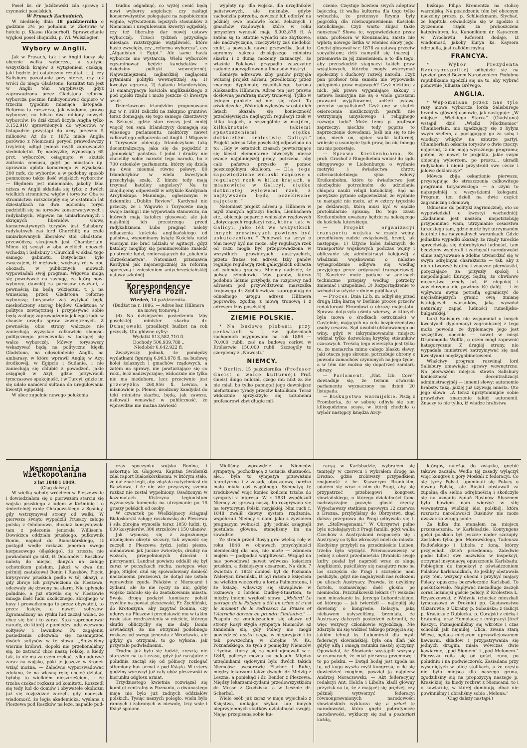Poseł ks. dr Jażdżewski zda sprawę z czynności poselskich.
W Prusach Zachodnich.
W niedzielę dnia 18 października o godzinie 3½ po południu w Złotowie w hotelu p. Klassa (Kaiserhof). Sprawozdanie wygłosi poseł chojnicki, p. Wł. Wolszlegier.
Wybory w Anglii.
Jak w Prusach, tak i w Anglii toczy się obecnie walka wyborcza, a statyści wszystkich krajów z wytężeniem czekają, jaki będzie jej ostateczny rezultat, t. j. czy Salisbury pozostanie przy sterze, czy też wróci do niego Gladstone. Rezultat ten jest w Anglii tém wątpliwszy, gdyż zaprowadzona przez Gladstona reforma wyborcza pocznie funkcyonować dopiero w trzecim tygodniu miesiąca listopada. Reforma ta rozszerza, jak wiadomo, prawo wyborcze, na blisko dwa miliony nowych wyborców. Po dziś dzień liczyła Anglia tylko 3,152,910 uprawnionych do wyborów; w listopadzie przystąpi do urny przeszło 5 milionów. Aż do r. 1872 miała Anglia porówno z Niemcami peryod prawodawczy trzyletni; odtąd jednak myśli zaprowadzić siedmioletni. Tę nadwyżkę, wynoszącą 65 prct. wyborców, osiągnięto w skutek zniżenia censusu, gdyż po miastach np. uprawnia opłata komornego w wysokości 200 mrk. do wyborów, a w podobny sposób pomnożono także ilość wiejskich wyborców. — Błędném jest mniemanie, jakoby Izba niższa w Anglii składała się tylko z dwóch wielkich stronnictw, wigów i torysów. Oba te stronnictwa rozszczepiły się w ostatnich lat dziesiątkach na dwa odcienia; torysi podzielili się na torysów konserwatywnych i radykalnych, wigowie na umiarkowanych i skrajnych liberałów. Głową konserwatywnych torysów jest Salisbury, radykalnych zaś lord Churchill; na czele umiarkowanych liberałów stoi Gladstone, przewódzcą skrajnych jest Chamberlain. Mimo téj scysyi w obu wielkich obozach wchodzą i Salisbury i Churchill w skład tego samego gabinetu. Dotychczas było zwyczajem, iż mężowie, wodzący réj w obu obozach, w publicznych mowach wypowiadali swój program. Wigowie mogą się powoływać na zasługę, za którą nowi wyborcy, dawniéj za pariasów uważani, z pewnością im będą wdzięczni, t. j. na wniesioną przez Gladstona reformę wyborczą; torysowie zaś wytykać będą nieskończony szereg błędów Gladstona w polityce zewnętrznéj i przypisywać sobie będą zasługę zaprowadzenia jakiegoś ładu w chaosie urzędu spraw zewnętrznych. Z pewnością obie strony walczące nie zaniechają wyzyskać całkowicie słabości politycznego przeciwnika w toczącéj się walce wyborczéj. Mówcy torysowscy wskazywać będą na polityczne klęski Gladstona, na odosobnienie Anglii, na ambarasy, w które wprawił Anglię w Azyi środkowéj, w Egipcie i Sudanie, i nie zaniechają się chlubić z powodzeń, jakie osiągnęli w Azyi, gdzie przywrócili tymczasowo spokojność, i w Turcyi, gdzie im się udało namówić sułtana do uregulowania kwestyi egipskiéj.
W obec zupełnie nowego położenia
trudno odgadnąć, co wyżéj cenić będą nowi wyborcy angielscy: czy zasługi konserwatystów, polegające na zapobieżeniu wojnie, wytworzeniu lepszych stosunków z Niemcami i uregulowaniu kwestyi egipskiéj, czy też liberalny dar nowéj ustawy wyborczéj. Trzeci tydzień przyszłego miesiąca rozstrzygnie wątpliwość, które hasło zwycięży, czy „reforma wyborcza“, czy „Afganistan i Egipt.“ Ale same hasła wyborcze nie wystarczą. Wielu wyborców egzaminować będzie kandydatów z dziedziny polityki wewnętrznéj. Najważniejszemi, najbardziéj naglącemi pytaniami polityki wewnętrznéj są: 1) kwestya agrarna, 2) żądania Irlandczyków, 3) emancypacya kościoła anglikańskiego z pod opieki rządu i może jeszcze 4) kwestya szkół.
Dzierżawcom irlandzkim proponowano już w r. 1881 zaliczki na zakupno gruntów; teraz domagają się tego samego dzierżawcy w Szkocyi, gdzie stan rzeczy jest mniéj więcéj ten sam. Irlandczycy domagają się własnego parlamentu, niektórzy nawet całkowitego odłączenia od Anglii. I Wigowie i Torysowie obiecują Irlandczykom taką decentralizacyą, jaka się da pogodzić z „jednością“ państwa. I jedni i drudzy nie chcieliby sobie narazić tego narodu, bo z 700 członków parlamentu, którzy się dzielą na dwie nieomal równe połowy, 80 Irlandczyków w wielu kwestyach przechylają szalę. Z kimże tedy mają trzymać katolicy angielscy? Na to znajdujemy odpowiedź w artykule Kardynała Arcybiskupa Manninga, ogłoszonym w dzienniku „Dublin Review“. Kardynał nie przeczy, że i Wigowie i Torysowie mają swoje zasługi i nie wypowiada stanowczo, na których mają katolicy głosować; ale jak najsilniéj ich przestrzega przed radykalizmem. Lubo pragnąć należy odłączenia kościoła anglikańskiego od państwa, wspominany książę Kościoła radzi wiernym nie brać udziału w agitacyi, gdyż katolicy mogliby się pomimowolnie znaleźć po stronie ludzi, zmierzających do „obalenia chrześciaństwa“. Natomiast przemawia Kardynał jak najenergiczniéj za reformą społeczną i zniesieniem antychrześciańskiéj ustawy szkolnéj.
Korespondencye Kuryera Pozn.
Wiedeń, 14 października.
(Budżet na r. 1886. — Adres bar. Hübnera na mowę tronową.)
(☌) Na dzisiejszém posiedzeniu Izby poselskiéj minister skarbu dr. Dunajewski przedłożył budżet na rok przyszły. Oto główne cyfry:
Wydatki 513,582,710 fl.
Dochody 506,939,788 „
Niedobór 6,642,922 fl.
Zważywszy jednak, że pomiędzy wydatkami figurują 6,903,878 fl. na budowę kolei żelaznych i gmachów rządowych, a zatém na sprawy, nie powtarzające się co roku, lecz nadzwyczajne, widocznie nie tylko nie ma niedoboru, lecz przeciwnie jest przewyżka 260,956 fl. Lewica, a mianowicie p. Plener, urodzony kandydat do teki ministra skarbu, będą, jak zawsze, usiłowali wmawiać w publiczność, że wprawdzie nie można zawiesić
wypłaty np. dla wojska, dla urzędników państwowych, ale możnaby, gdyby zachodziła potrzeba, zawiesić lub odłożyć na późniéj owe budowle kolei żelaznych i gmachów rządowych, które w roku przyszłym wynosić mają 6,903,878 fl. A zatém są to istotnie wydatki nie zbytkowe, ale nadzwyczajne, rzeczywisty zaś niedobór znikł, a powstała nawet przewyżka. Jest to ogromny sukces dzisiejszego ministra skarbu i z dumą możemy zaznaczyć, że właśnie Polakowi przypadło zaszczytne zadanie uporządkowania finansów Austryi.
Komisya adresowa izby panów przyjęła wczoraj projekt adresu, przedłożony przez znanego dyplomatę rusofilskiego, barona Aleksandra Hübnera. Adres ten jest prawie dosłowną parafrazą mowy tronowéj. Tylko w jednym punkcie od niéj się różni. Ta oświadczała: „Wskutek wylewów w ostatnich latach okazała się konieczność przedsięwzięcia naglących regulacyi rzek w kilku krajach, a szczególnie w mojém, kilkakrotnie takiemi spustoszeniami ciężko dotkniętém królestwie Galicyi.“ Projekt adresu Izby poselskiéj odpowiada na to: „Gdy w ostatnich czasach powtarzające się klęski elementarne niweczyły nieraz owoce najpilniejszéj pracy, potrzeba, aby całe państwo przyszło w pomoc poszczególnym okolicom. — Dla tego zapowiedziane wnioski rządowe o regulacyi rzek w kilku krajach, a mianowicie w Galicyi, ciężko dotkniętéj wylewami rzek, z najżywszém będą oczekiwane zajęciem.“
Natomiast projekt adresu p. Hübnera w myśl znanych agitacyi Bacha, Lienbachera etc., obiecuje poparcie wniosków rządowych „dotyczących regulacyi rzek, która tak w Galicyi, jako téż we wszystkich innych prowincyach powinny być uskutecznione.“ Ponieważ na seryo o tém mowy być nie może, aby regulacya rzek od razu mogła być przeprowadzona w wszystkich prowincyach austryackich, przeto frazes ten adresu Izby panów reguluje regulacyą rzek galicyjskich odracza ad calendas graecas. Miejmy nadzieję, że polscy członkowie Izby panów, którzy podobno licznie przybędą na rozprawy nad adresem pod przywództwem marszałka krajowego dr. Zyblikiewicza, zaproponują do odnośnego ustępu adresu Hübnera poprawkę, zgodną z mową tronową i z adresem Izby poselskiéj.
ZIEMIE POLSKIE.
* Na budowę plebanii przy cerkwiach w t. zw. guberniach zachodnich asygnowano na rok 1886 — 70,000 rubli, zaś na budowę cerkwi w Królestwie 150,000 rubli. Szczegóły te czerpiemy z „Nowosti.“
NIEMCY.
* Berlin, 15 października. (Profesor Gneist o walce kulturnéj). Prof. Gneist długo milczał, czego mu nikt za złe nie miał, bo tylko pamiętał jego dawniejsze niefortunne tyrady przeciw katolikom. Teraz widocznie sprzykrzyło się uczonemu profesorowi zbyt długie mil-
czenie. Częstuje bowiem swych adeptów bajeczką, iż walka kulturna dla tego tylko wybuchła, że pretensye Rzymu były pogróżką dla równouprawnienia Kościoła katolickiego. Czyż warto zbijać takie nonsensa? Słowa te, wypowiedziane przez szan. profesora w Kreuznachu, zaiste nie wplotą nowego listka w wieniec sławy jego. Gneist głosował w r. 1878 za ustawą przeciw socyalistom; dziś namyślił się inaczej i przemawia za jéj zniesieniem, a to dla tego, aby przeszkodzić stagnacyi takich praw wyjątkowych, któreby mogły wstrzymać społeczny i duchowy rozwój narodu. Czyż pan profesor tém samém nie wypowiada potępienia praw majowych? Czyż niektóre z nich, jak prawo wyganiające zakony i ustawa banicyjna nie są o wiele gorszemi prawami wyjątkowemi, aniżeli ustawa przeciw socyalistom? Czyż one w skutek osierocenia niezliczonych parafii nie wstrzymują umysłowego i religijnego rozwoju ludu? Może temu p. profesor zaprzeczy; niechże tedy poprze to zaprzeczenie dowodami. Jeśli mu się to nie uda, niech on, ojciec walki kulturnéj, wniesie o usunięcie tych praw, bo nic innego mu nie pozostaje.
— Sprawa Kreikenbohma. Ks. prob. Grashof z Ringelheimu wniósł do sądu okręgowego w Liebenburgu o wydanie metryki i świadectwa chrztu czternastoletniego syna wdowy Kreikenbohm, które to świadectwo jest niezbędnie potrzebném do udzielania chłopcu nauki religii katolickiéj. Sąd na powyższe pytanie odpowiedział, że wydanie to nastąpić nie może, aż w cztery tygodnie po deklaracyi, którą musi być w sądzie protokularnie spisaną. Do tego czasu Kreikenbohm uważany będzie za należącego do kościoła luterskiego.
— Projekt organizacyi transportu wojska w czasie wojny, przedłożony radzie związkowéj, brzmi, jak następuje: 1) Użycie kolei żelaznych do transportów wojskowych podczas wojny i obliczanie się administracyi kolejowéj z władzami wojskowemi o należne wynagrodzenie odbywa się według przyjętego przez ordynacyi transportowéj. 2) Kanclerz może podane w aneksach techniczne przepisy według potrzeby zmieniać i uzupełniać. 3) Rozporządzenie to wchodzi w użycie z dniem publikacyi.
— Proces. Dnia 12 b. m. odbył się przed drugą Izbą karną w Berlinie proces przeciw redaktorowi Eirundowi o obrazę majestatu. Sprawa dotyczyła ośmiu wierszy, w których była mowa o środkach ostrożności w Gasteinie, mających na celu bezpieczeństwo osoby cesarza. Sąd uwolnił obżałowanego od winy, gdyż w inkryminowaném miejscu widział tylko dozwoloną krytykę stósunków czasowych. Treścią tego wierszyka jest tylko to, że monarcha mimo całego blasku sławy, jaki otacza jego skronie, potrzebuje obrony z powodu zamachów czynionych na jego życie, a w tém nie można się dopatrzeć zamiaru obrazy.
— Parlament. „Nat. Lib. Corr.“ dowiaduje się, że termin otwarcia parlamentu wyznaczony na dzień 20 listopada.
— Biskupstwo warmijskie. Piszą z Fromborka, że w sobotę odbyła się tam kilkogodzinna sesya, w któréj chodziło o wybór następcy księdza Arcy-
biskupa Filipa Krementza na stolicę warmijską. Na posiedzeniu tém był obecnym naczelny prezes, p. Schlieckmann. Słychać, że kapituła oświadczyła się w zgodzie z życzeniem rządu za proboszczem katedralnym, ks. Kanonikiem dr. Kayserem w Wrocławiu. Referent dodaje, iż wiadomość, jakoby Kurya ks. Kaysera odrzuciła, jest całkiém mylną.
FRANCYA.
* Wybór Prezydenta Rzeczypospolitéj odbędzie się na tydzień przed Bożem Narodzeniem. Podobno republikanie zgodzili się na to, aby wybrać ponownie Juliusza Grévego.
ANGLIA.
* Wspomniana przez nas tyle razy mowa wyborcza lorda Salisburego brzmi w głównéj osnowie, jak następuje: „W miejsce „Wielkiego Starca“ (Gladstona) wstąpił dziś „Wielki Młodzieniec“ Chamberlain, nie zgadzający się z byłym swym szefem, a pociągający go za sobą i wiodący whigów na sznurze partyi. Chamberlain oskarża torysów o dwie rzeczy: najprzód, iż nie mają wyraźnego programu; potém, że nawet te projekta, jakie swym obiecują wyborcom, po prostu... ukradli radykałom i niemi przystroili swe czcze i jałowe deklaracye“.
Mówca zbija oskarżenie pierwsze, przystępując do streszczenia całkowitego programu torysowskiego — a czyni to najzupełniéj z wszystkiemi kolegami. Program ten dzieli na dwie części: zagraniczną i domową.
Odnośnie do polityki zagranicznéj, oto co wypowiedział o kwestyi wschodniéj: „Zadaniem jest naszém, niepotrzebuję przypominać wam, utrzymanie cesarstwa tureckiego tam, gdzie może być utrzymaném istotnie i na racyonalnych warunkach. Gdzie jednakże wypadki okazały, że rządy tureckie sprzeciwiają się dobrobytowi ludności, tam będziemy wspierali i zachęcali narodowości silnie zarysowane a zdolne utwierdzić się w swym odrębnym charakterze — tak, aby z nich utworzyć istotne i znaczne pierwiastki, poręczające za przyszły spokój i niepodległość Europy. Sądzę, że chwilowo mocarstwa uznały już, iż niepokój i zawichrzenia nie powinny iść daléj — i że wpływem swym potrafią ograniczyć do najciaśniejszych granic ową zmianę istniejących warunków, jaką wywołał naturalny zapęd ludności rumelijsko-bułgarskiéj.“
Lord Salisbury nie wspomniał o innych kwestyach dyplomacyi zagranicznéj z tego może powodu, że dyplomacya jego jest szczęśliwą obecnie — nawet w misyi Drummonda Wolffa, o czém mógł zapewnić kategorycznie. Z drugiéj strony, nie wypadała ministrowi zatrzymywać się nad kwestyami międzygabinetowemi.
Właściwy program rozwinął lord Salisbury omawiając sprawy wewnętrzne. Na pierwszém miejscu stawia Salisbury konieczność decentralizacyi administracyjnéj — innemi słowy: autonomio hrabstw taką, jakiéj już używają miasta. Oto jego słowa: „A teraz uprzytomnijcie sobie prawdziwe znaczenie takiéj autonomii. Znaczy to nie tylko, iż władze hrabstwa
Wspomnienia Wielkopolanina
z lat 1848 i 1849.
(Ciąg dalszy.)
W wielką sobotę wróciłem w Pleszewskie i dowiedziałem się o pierwszém starciu się wojska pruskiego z ludem w Koźminie i o śmiertelnéj ranie Chłapowskiego z Sośnicy, gdy wstrzymywał strony od walki. W pierwsze święto wypędzili Prusacy załogę polską z Odolanowa, chociaż konsystowała tam z polecenia jenerała Willisen'a. Dowódzca oddziału pruskiego, pułkownik Bonin, napisał do Białoskórskiego, iż postąpił wedle rozkazu jenerała swego korpusowego (śląskiego), że zresztą nie powiadomił go nikt, iż Odolanów i Raszków należą do miejsc, danych na załogę ochotnikom polskim. Jakoż w dwa dni późniéj zaatakował Bonin i Raszków. Pięciu kirysyerów pruskich padło w téj okazyi, a gdy zbroje ich przywieziono do Pleszewa, odezwały się dzwony na alarm. Nie upłynęło południe, a już stawiła się w Pleszewie mnoga ilość ludu okolicznego, zbrojnego w kosy i prowadzonego to przez obywateli, to przez księży, a nawet sołtysów. Zgromadzony na rynku lud zaczął wołać, że chce się bić i to zaraz. Ktoś zaproponował naradę, do któréj z pomiędzy ludu wezwano sołtysów i ławników. Po zagajeniu posiedzenia odezwało się nasamprzód dwóch sołtysów w te słowa: „Służyliśmy wiernie królowi, dopóki nie przekonaliśmy się, że zatracić chce naszę Polskę, a kiedy tak, to nie ma za czém czekać, tylko uderzyć zaraz na wojsko, póki je jeszcze w środek wziąć można. — Zaledwie wyperswadować zdołano, że na własną rękę chcieć działać, byłoby to wielkiém nieszczęściem, i że trzeba czekać rozkazu od komitetu. Rozszedł się tedy lud do domów i obywatele okoliczni już się rozjeżdżać zaczęli, gdy nadeszła wiadomość, że legia akademicka, wysłana z Pleszewa pod Raszków na leże, napadło pod-
czas spoczynku wojsko Bonina, i eskortuje ku Głogowu. Kapitan Świderski zdał raport Białoskórskiemu, w którym stało, że dał znać legii, aby zdążała natychmiast do Raszkowa, i że nie wie przyczyny, czemu rozkaz nie został wypełniony. Osadzonym w kazamatach Kistrzyna legionistom wyznaczyła komenda na utrzymanie po 15 groszy polskich od osoby.
W czwartek po Wielkiéjnocy ściągnął Białoskórski załogę raszkowską do Pleszewa i siła zbrojna wynosiła teraz 1050 ludzi, tj. 600 kosynierów, 300 strzelców i 150 ułanów.
Jak wynoszą się z zagrożonego utonięciem okrętu szczury, tak wynosić się zaczęli z Pleszewa żydzi, jedni pieszo, obładowani jak juczne zwierzęta, drudzy na wozach, przepełnionych dziećmi i pierzynami. Landrat powiatu oddalił się był zaraz w początkach ruchu, zastępca więc jego, Stigler, czuł się spowodowany donieść naczelnemu prezesowi, że dotąd nie ustała wprawdzie zgoda Polaków z Niemcami i żydami, ale że nie ręczy za nic, gdyby wojsko zabrało się do zaatakowania miasta. Swoją drogą podążył komisarz polski cywilny na powiat pleszewski, Fr. Żychliński, do Krotoszyna, aby zapytać Bonina, czy uderzy na Pleszew i przedstawić mu w takim razie stan rozdrażnienia w mieście, którego skutki obliczyćby się nie dały. Bonin oświadczył, że nie otrzymał podobnego rozkazu od swego jenerała z Wrocławia, ale gdyby go otrzymał, to go wykona, jak przystało podwładnemu.
Trudno już było się łudzić, zresztą nie starczyło na to i czasu, gdyż już nazajutrz z południa zaczął się od północy rozlegać stłumiony huk armat z pod Książa. W cztery godziny wyruszył już cały obóz pleszewski w kierunku odgłosu armat.
Trzydziestego kwietnia rozwiązał się komitet centralny w Poznaniu, a dwunastego maja nie było już żadnych oddziałów polskich. Tysiąc naszych poległo, wielu było rannych i zabranych w niewolę, trzy wsie i Książ spalone.
Mieliśmy wprawdzie u Niemców sympatyą, pochodzącą z uczucia słuszności, ale... była to sympatya przeważnie teoretyczna i z zasadą obyczajową bardzo mało miała coś wspólnego. Sympatyą tę zredukować więc koniec końcem trzeba do sympatyi z interesu. W r. 1831 współczuli Niemcy ze sprawą naszą, bo rozgrywała się na terytoryum Polski rosyjskiéj. Nim ruch r. 1848 zwalił dawny system rządzenia, współczuli Niemcy z nami jako z żywiołem pragnącym wolności, gdy jednak osiągnęli postulata główne, stanęliśmy im na zawadzie.
Ze strach przed Rosyą grał wielką rolę w roku 1848 w objawach przychylności niemieckiéj dla nas, nie może — zdaniem mojém — podpadać wątpliwości. Wzgląd na nas powodował nawet wówczas księciem pruskim, a dzisiejszym cesarzem. Na dniu 7 kwietnia r. 1848 doniósł był do Poznania Waleryan Krasiński, iż był razem z księciem na wielkim wieczorku u lorda Palmerstona, i że książę, wdawszy się skwapliwie w rozmowę z lordem Dudley-Stuartem, te między innemi wygłosił słowa: „Mylord! Le partage de la Pologne a été un crime et c'est le moment de le redresser. La Prusse et l'Autriche doivent en prendre l'initiative.“ — Pospołu ze zmniejszaniem się obawy od strony Rosyi stygła sympatya Niemców, aż zamieniła się, gdy Polacy nie mogli powiedzieć nostra culpa, w nieprzyjaźń i to tak powszechną w obrębie W. Ks. Poznańskiego, że tych z pomiędzy Niemców i żydów, którzy się za nami ujmowali w r. 1848, policzyć można na palcach. Między urzędnikami sądowymi było dwóch takich Niemców: asesorowie Fischer i Ruhe, między lekarzami także dwóch: dr. Metzig z Leszna, a poniekąd i dr. Bender z Pleszewa. Między lekarzami-żydami przedewszystkiém dr. Mosse z Grodziska, a w Lesznie dr. Scherbel.
Wiele osób już zaraz w maju wyjechało z Księstwa, unikając szykan lub innych nieprzyjemnych skutków działalności swojéj. Mając przepisaną sobie ku-
racyą w Karlsbadzie, wybrałem się tamtędy w czerwcu i wybrałem drogę na Drezno, gdzie zrobiwszy przypadkiem znajomość z hr. Ksawerym Branickim, udałem się wraz z nim do Pragi, aby się przypatrzeć przebiegowi kongresu słowiańskiego, o którego działalności fama nadzwyczajne poczęła głosić rzeczy. Wyjechawszy statkiem parowym 12 czerwca z Drezna, przybyliśmy do Obrzystwi, zkąd dalsza przeprawa do Pragi odbywała się t. zw. „Stellwagenami.“ W Obrzystwi pełno było uciekających z Pragi familii, gdyż walka Czechów z Austryakami rozpoczęła się i Austryacy co tylko wkroczyć mieli do miasta. Kiedyśmy przybyli na przedmieście Lieben, trzeba było wysiąść. Przenocowawszy w jednéj z oberż przedmieścia (Branicki swoje kufry posłał był naprzód wraz ze sługą Anglikiem), puściliśmy się nazajutrz rano na los szczęścia do Pragi i szczęście nam posłużyło, gdyż nie nagabywali nas rozłożeni po ulicach Austryacy. Prawda, że użyliśmy fortelu, rozmawiając dość głośno po niemiecku. Pszczułkowski lekarz (?) wskazał nam mieszkanie ks. Jerzego Lubomirskiego, od którego — jak twierdził — najlepiéj się dowiemy o kongresie. Relacya, jaką niebawem usłyszeliśmy, brzmiała, że Austryacy dalszych posiedzeń zabronili, że więc wszyscy członkowie wyjeżdżają. Nie zdarzyło mi się widzieć takiego przejęcia się, jakiém tchnął ks. Lubomirski dla myśli federacyi słowiańskiéj, była ona dlań jak gdyby alfą i omegą ratunku naszéj ojczyzny. Opowiadał, że Słowianie wystąpili wszyscy w czamarach, że miał pierwszą przemowę i to po polsku. — Dotąd bodaj jest zgoda na to, od kogo wyszła myśl kongresu; o ile się dowiedzieć mogłem, powziął ją najpierw Andrzej Moraczewski. — Akt federacyjny redakcyi Ant. Helcla i Libelta kładł główny przycisk na to, że z mającéj się prędzéj, czy późniéj wytworzyć federacyi równouprawnionych narodowości słowiańskich wyklucza się a priori te narodowości, która gnębi pobratymcze narodowości, wykluczy się zaś a posteriori każdą,
którąby, należąc do związku, gnębić takowe zaczęła. Wedle téj zasady wyłączył więc kongres z góry Moskali z federacyi. Co się tyczy Polski, upominali się Polacy o dawną Polskę, ale Rusini obstawali za zupełną dla siebie odrębnością i skończyło się na uznaniu żądań Rusinów. Słusznem było bowiem nam wierzyć w siłę wewnętrzną wielkiéj idei polskiéj, która rozrostu narodowości Rusinów nie może uważać za wrogą sobie.
Za kilka dni stanąłem na miejscu przeznaczenia, w Karlsbadzie. Kontyngens gości polskich był jeszcze nader szczupły. Zastałem tylko jen. Morawskiego, Tadeusza Radońskiego i Libelta z żoną, którzy przyjechali dzień przedemną. Zaledwie podał Libelt swe nazwisko w inspekcyi, otrzymał insynuacyą opuszczenia Karlsbadu. Pobiegłem do inspekcyi z oświadczeniem Polaków karlsbadzkich, że jeśliby obstawała przy tém, wszyscy obecni i przybyć mający Polacy opuszczą bezzwłocznie Karlsbad. To poskutkowało. Napływać niezadługo zaczęli coraz liczniejsi goście polscy. Z Królestwa L. Rzyszczewski, z Wołynia (chociaż mieszkali tymczasowo w Dreźnie) pp. Gustawostwo Olizarowie; z Ukrainy p. Sobańska; z Galicyi p. Krasicka z Dubiecka, p. Gorajski z córką i bratanką, oraz Homolacz; z emigracyi Józef Kaszyc. Poznajomiliśmy się wkrótce i czas schodził jak najmiléj. Ulica, zwana starą Wiese, będąca miejscem uprzywilejowanem kawiarni, składów i przypatrywania się jednych drugim, miała wówczas dwie kawiarnie, „pod Słoniem“ i „pod Melonem.“ Pierwsza roiła się od gości, rano, po południu i na podwieczorek. Zasiadano przy wysuniętych w ulicę stolikach, a że często nie było miejsca dla naszego grona, zgodziliśmy się na propozycyą naszego p. Krasickiéj, że kiedy rozbrat z Niemcami, to i o kawiarnię, w któréj dominują, dbać nie powinniśmy i obraliśmy sobie „Melona.“
(Ciąg dalszy nastąpi.)